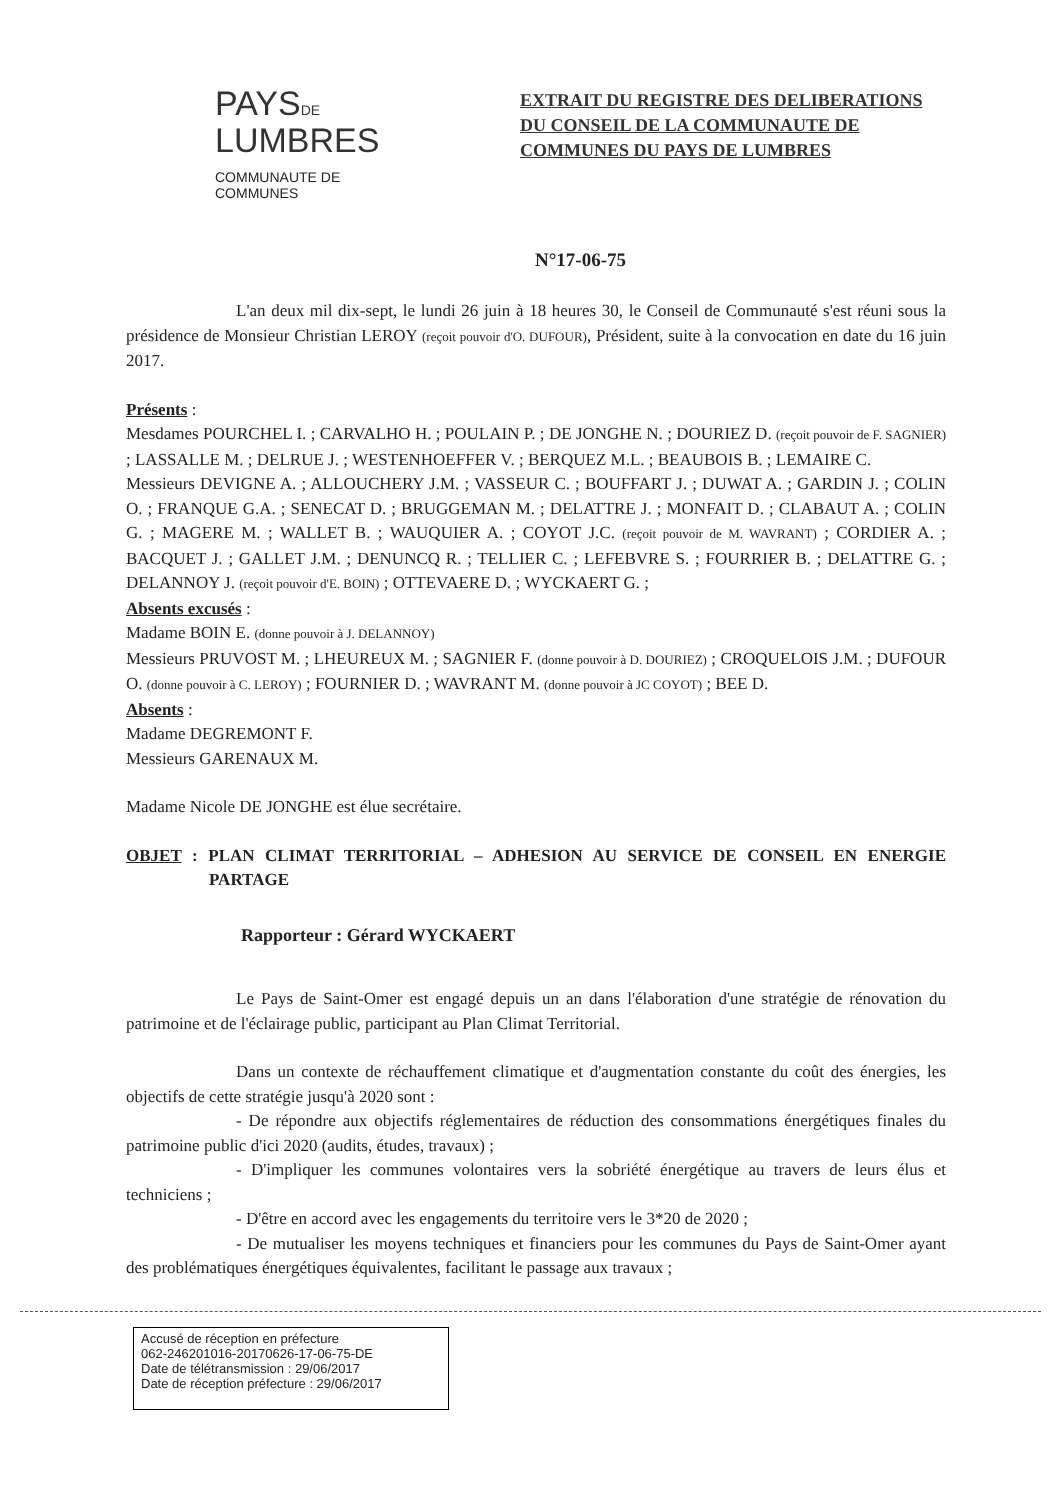PAYSDE
LUMBRES
COMMUNAUTE DE COMMUNES
EXTRAIT DU REGISTRE DES DELIBERATIONS
DU CONSEIL DE LA COMMUNAUTE DE
COMMUNES DU PAYS DE LUMBRES
N°17-06-75
L'an deux mil dix-sept, le lundi 26 juin à 18 heures 30, le Conseil de Communauté s'est réuni sous la présidence de Monsieur Christian LEROY (reçoit pouvoir d'O. DUFOUR), Président, suite à la convocation en date du 16 juin 2017.
Présents :
Mesdames POURCHEL I. ; CARVALHO H. ; POULAIN P. ; DE JONGHE N. ; DOURIEZ D. (reçoit pouvoir de F. SAGNIER) ; LASSALLE M. ; DELRUE J. ; WESTENHOEFFER V. ; BERQUEZ M.L. ; BEAUBOIS B. ; LEMAIRE C.
Messieurs DEVIGNE A. ; ALLOUCHERY J.M. ; VASSEUR C. ; BOUFFART J. ; DUWAT A. ; GARDIN J. ; COLIN O. ; FRANQUE G.A. ; SENECAT D. ; BRUGGEMAN M. ; DELATTRE J. ; MONFAIT D. ; CLABAUT A. ; COLIN G. ; MAGERE M. ; WALLET B. ; WAUQUIER A. ; COYOT J.C. (reçoit pouvoir de M. WAVRANT) ; CORDIER A. ; BACQUET J. ; GALLET J.M. ; DENUNCQ R. ; TELLIER C. ; LEFEBVRE S. ; FOURRIER B. ; DELATTRE G. ; DELANNOY J. (reçoit pouvoir d'E. BOIN) ; OTTEVAERE D. ; WYCKAERT G. ;
Absents excusés :
Madame BOIN E. (donne pouvoir à J. DELANNOY)
Messieurs PRUVOST M. ; LHEUREUX M. ; SAGNIER F. (donne pouvoir à D. DOURIEZ) ; CROQUELOIS J.M. ; DUFOUR O. (donne pouvoir à C. LEROY) ; FOURNIER D. ; WAVRANT M. (donne pouvoir à JC COYOT) ; BEE D.
Absents :
Madame DEGREMONT F.
Messieurs GARENAUX M.
Madame Nicole DE JONGHE est élue secrétaire.
OBJET : PLAN CLIMAT TERRITORIAL – ADHESION AU SERVICE DE CONSEIL EN ENERGIE PARTAGE
Rapporteur : Gérard WYCKAERT
Le Pays de Saint-Omer est engagé depuis un an dans l'élaboration d'une stratégie de rénovation du patrimoine et de l'éclairage public, participant au Plan Climat Territorial.
Dans un contexte de réchauffement climatique et d'augmentation constante du coût des énergies, les objectifs de cette stratégie jusqu'à 2020 sont :
- De répondre aux objectifs réglementaires de réduction des consommations énergétiques finales du patrimoine public d'ici 2020 (audits, études, travaux) ;
- D'impliquer les communes volontaires vers la sobriété énergétique au travers de leurs élus et techniciens ;
- D'être en accord avec les engagements du territoire vers le 3*20 de 2020 ;
- De mutualiser les moyens techniques et financiers pour les communes du Pays de Saint-Omer ayant des problématiques énergétiques équivalentes, facilitant le passage aux travaux ;
Accusé de réception en préfecture
062-246201016-20170626-17-06-75-DE
Date de télétransmission : 29/06/2017
Date de réception préfecture : 29/06/2017